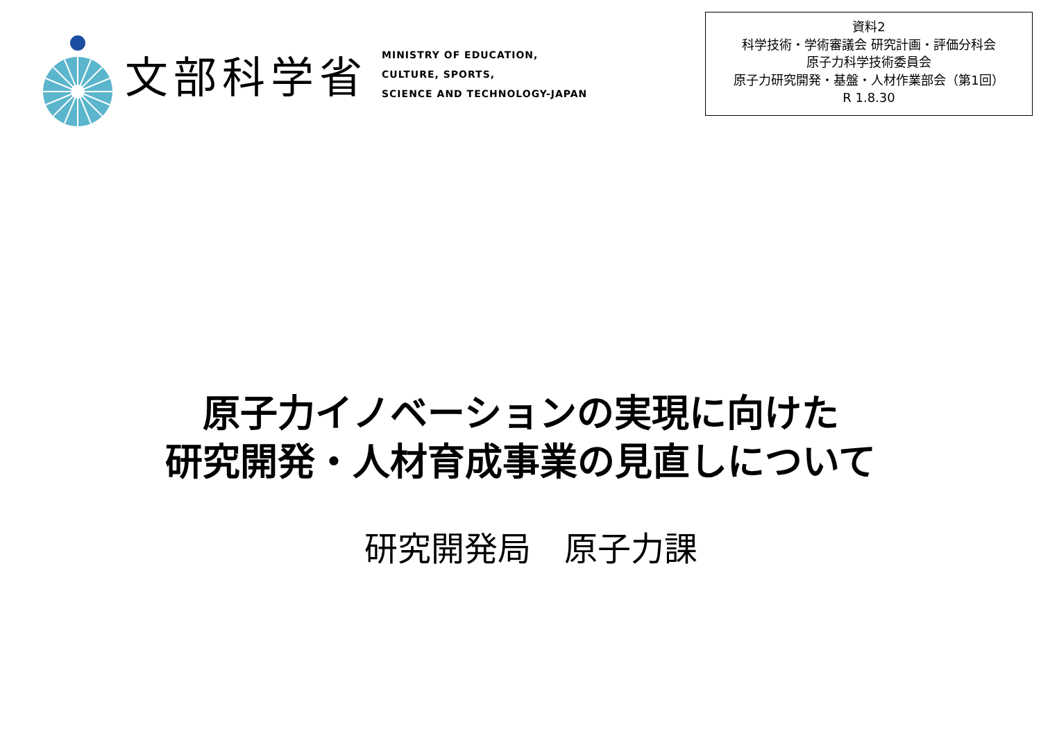文部科学省
MINISTRY OF EDUCATION,
CULTURE, SPORTS,
SCIENCE AND TECHNOLOGY-JAPAN
資料2
科学技術・学術審議会 研究計画・評価分科会
原子力科学技術委員会
原子力研究開発・基盤・人材作業部会（第1回）
R 1.8.30
原子力イノベーションの実現に向けた
研究開発・人材育成事業の見直しについて
研究開発局　原子力課